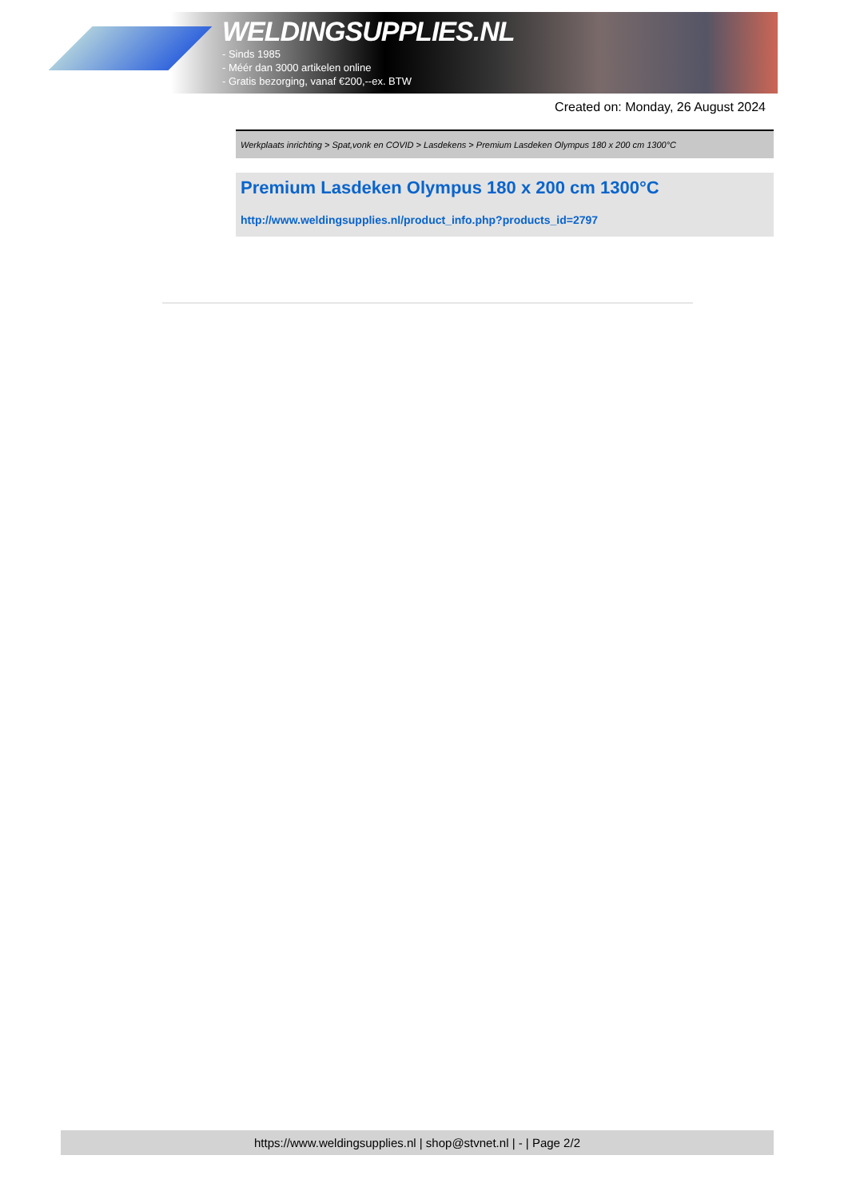WELDINGSUPPLIES.NL
- Sinds 1985
- Méér dan 3000 artikelen online
- Gratis bezorging, vanaf €200,--ex. BTW
Created on: Monday, 26 August 2024
Werkplaats inrichting > Spat,vonk en COVID > Lasdekens > Premium Lasdeken Olympus 180 x 200 cm 1300°C
Premium Lasdeken Olympus 180 x 200 cm 1300°C
http://www.weldingsupplies.nl/product_info.php?products_id=2797
https://www.weldingsupplies.nl | shop@stvnet.nl | - | Page 2/2